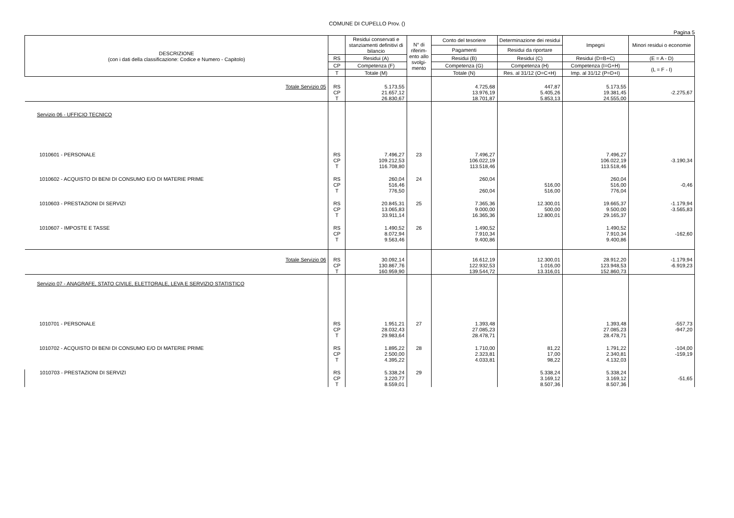COMUNE DI CUPELLO Prov. ()
Pagina 5
| DESCRIZIONE (con i dati della classificazione: Codice e Numero - Capitolo) | | Residui conservati e stanziamenti definitivi di bilancio | N° di riferim-ento allo svolgi-mento | Conto del tesoriere | Determinazione dei residui | Impegni | Minori residui o economie |
| --- | --- | --- | --- | --- | --- | --- | --- |
| | | | | Pagamenti | Residui da riportare | | |
| | RS | Residui (A) | | Residui (B) | Residui (C) | Residui (D=B+C) | (E = A - D) |
| | CP | Competenza (F) | | Competenza (G) | Competenza (H) | Competenza (I=G+H) | (L = F - I) |
| | T | Totale (M) | | Totale (N) | Res. al 31/12 (O=C+H) | Imp. al 31/12 (P=D+I) | |
| Totale Servizio 05 | RS CP T | 5.173,55 21.657,12 26.830,67 | | 4.725,68 13.976,19 18.701,87 | 447,87 5.405,26 5.853,13 | 5.173,55 19.381,45 24.555,00 | -2.275,67 |
| Servizio 06 - UFFICIO TECNICO | | | | | | | |
| 1010601 - PERSONALE | RS CP T | 7.496,27 109.212,53 116.708,80 | 23 | 7.496,27 106.022,19 113.518,46 | | 7.496,27 106.022,19 113.518,46 | -3.190,34 |
| 1010602 - ACQUISTO DI BENI DI CONSUMO E/O DI MATERIE PRIME | RS CP T | 260,04 516,46 776,50 | 24 | 260,04 260,04 | 516,00 516,00 | 260,04 516,00 776,04 | -0,46 |
| 1010603 - PRESTAZIONI DI SERVIZI | RS CP T | 20.845,31 13.065,83 33.911,14 | 25 | 7.365,36 9.000,00 16.365,36 | 12.300,01 500,00 12.800,01 | 19.665,37 9.500,00 29.165,37 | -1.179,94 -3.565,83 |
| 1010607 - IMPOSTE E TASSE | RS CP T | 1.490,52 8.072,94 9.563,46 | 26 | 1.490,52 7.910,34 9.400,86 | | 1.490,52 7.910,34 9.400,86 | -162,60 |
| Totale Servizio 06 | RS CP T | 30.092,14 130.867,76 160.959,90 | | 16.612,19 122.932,53 139.544,72 | 12.300,01 1.016,00 13.316,01 | 28.912,20 123.948,53 152.860,73 | -1.179,94 -6.919,23 |
| Servizio 07 - ANAGRAFE, STATO CIVILE, ELETTORALE, LEVA E SERVIZIO STATISTICO | | | | | | | |
| 1010701 - PERSONALE | RS CP T | 1.951,21 28.032,43 29.983,64 | 27 | 1.393,48 27.085,23 28.478,71 | | 1.393,48 27.085,23 28.478,71 | -557,73 -947,20 |
| 1010702 - ACQUISTO DI BENI DI CONSUMO E/O DI MATERIE PRIME | RS CP T | 1.895,22 2.500,00 4.395,22 | 28 | 1.710,00 2.323,81 4.033,81 | 81,22 17,00 98,22 | 1.791,22 2.340,81 4.132,03 | -104,00 -159,19 |
| 1010703 - PRESTAZIONI DI SERVIZI | RS CP T | 5.338,24 3.220,77 8.559,01 | 29 | | 5.338,24 3.169,12 8.507,36 | 5.338,24 3.169,12 8.507,36 | -51,65 |